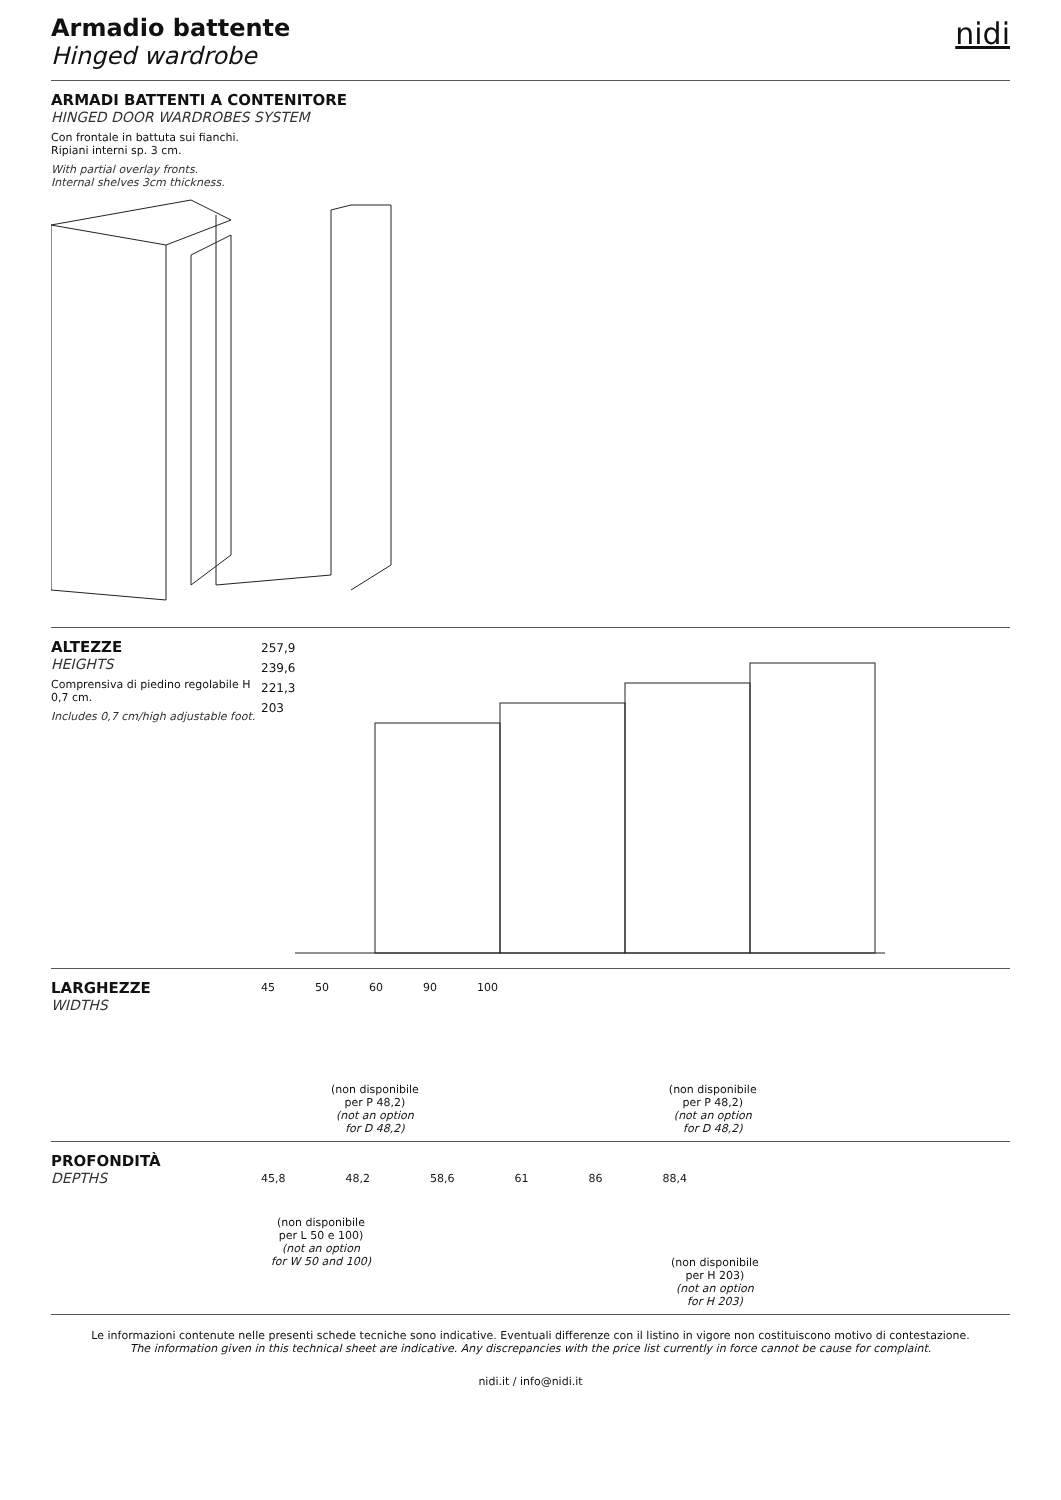nidi
Armadio battente
Hinged wardrobe
ARMADI BATTENTI A CONTENITORE
HINGED DOOR WARDROBES SYSTEM
Con frontale in battuta sui fianchi.
Ripiani interni sp. 3 cm.
With partial overlay fronts.
Internal shelves 3cm thickness.
ALTEZZE
HEIGHTS
Comprensiva di piedino regolabile H 0,7 cm.
Includes 0,7 cm/high adjustable foot.
257,9
239,6
221,3
203
LARGHEZZE
WIDTHS
45 50 60 90 100
(non disponibile
per P 48,2)
(not an option
for D 48,2)
(non disponibile
per P 48,2)
(not an option
for D 48,2)
PROFONDITÀ
DEPTHS
45,8 48,2 58,6 61 86 88,4
(non disponibile
per L 50 e 100)
(not an option
for W 50 and 100)
(non disponibile
per H 203)
(not an option
for H 203)
Le informazioni contenute nelle presenti schede tecniche sono indicative. Eventuali differenze con il listino in vigore non costituiscono motivo di contestazione.
The information given in this technical sheet are indicative. Any discrepancies with the price list currently in force cannot be cause for complaint.
nidi.it / info@nidi.it